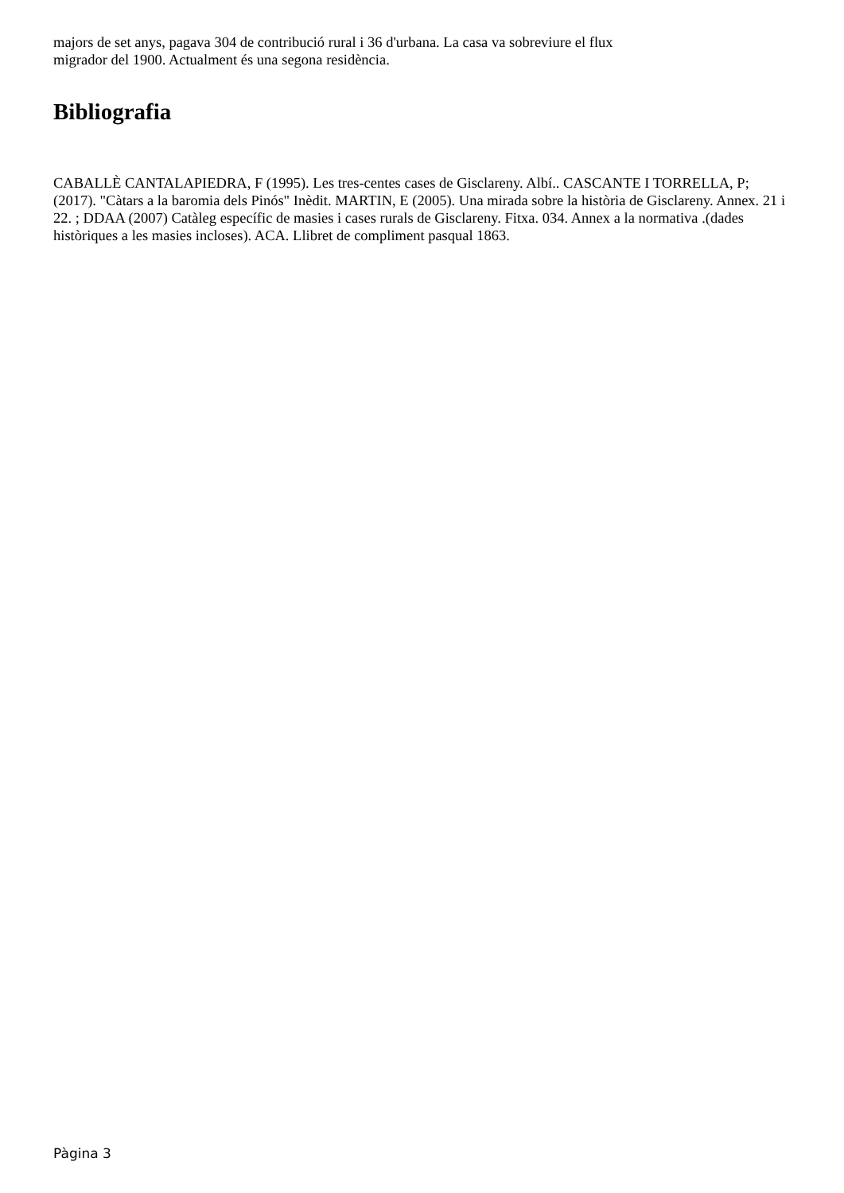majors de set anys, pagava 304 de contribució rural i 36 d'urbana. La casa va sobreviure el flux
migrador del 1900. Actualment és una segona residència.
Bibliografia
CABALLÈ CANTALAPIEDRA, F (1995). Les tres-centes cases de Gisclareny. Albí.. CASCANTE I TORRELLA, P; (2017). "Càtars a la baromia dels Pinós" Inèdit. MARTIN, E (2005). Una mirada sobre la història de Gisclareny. Annex. 21 i 22. ; DDAA (2007) Catàleg específic de masies i cases rurals de Gisclareny. Fitxa. 034. Annex a la normativa .(dades històriques a les masies incloses). ACA. Llibret de compliment pasqual 1863.
Pàgina 3